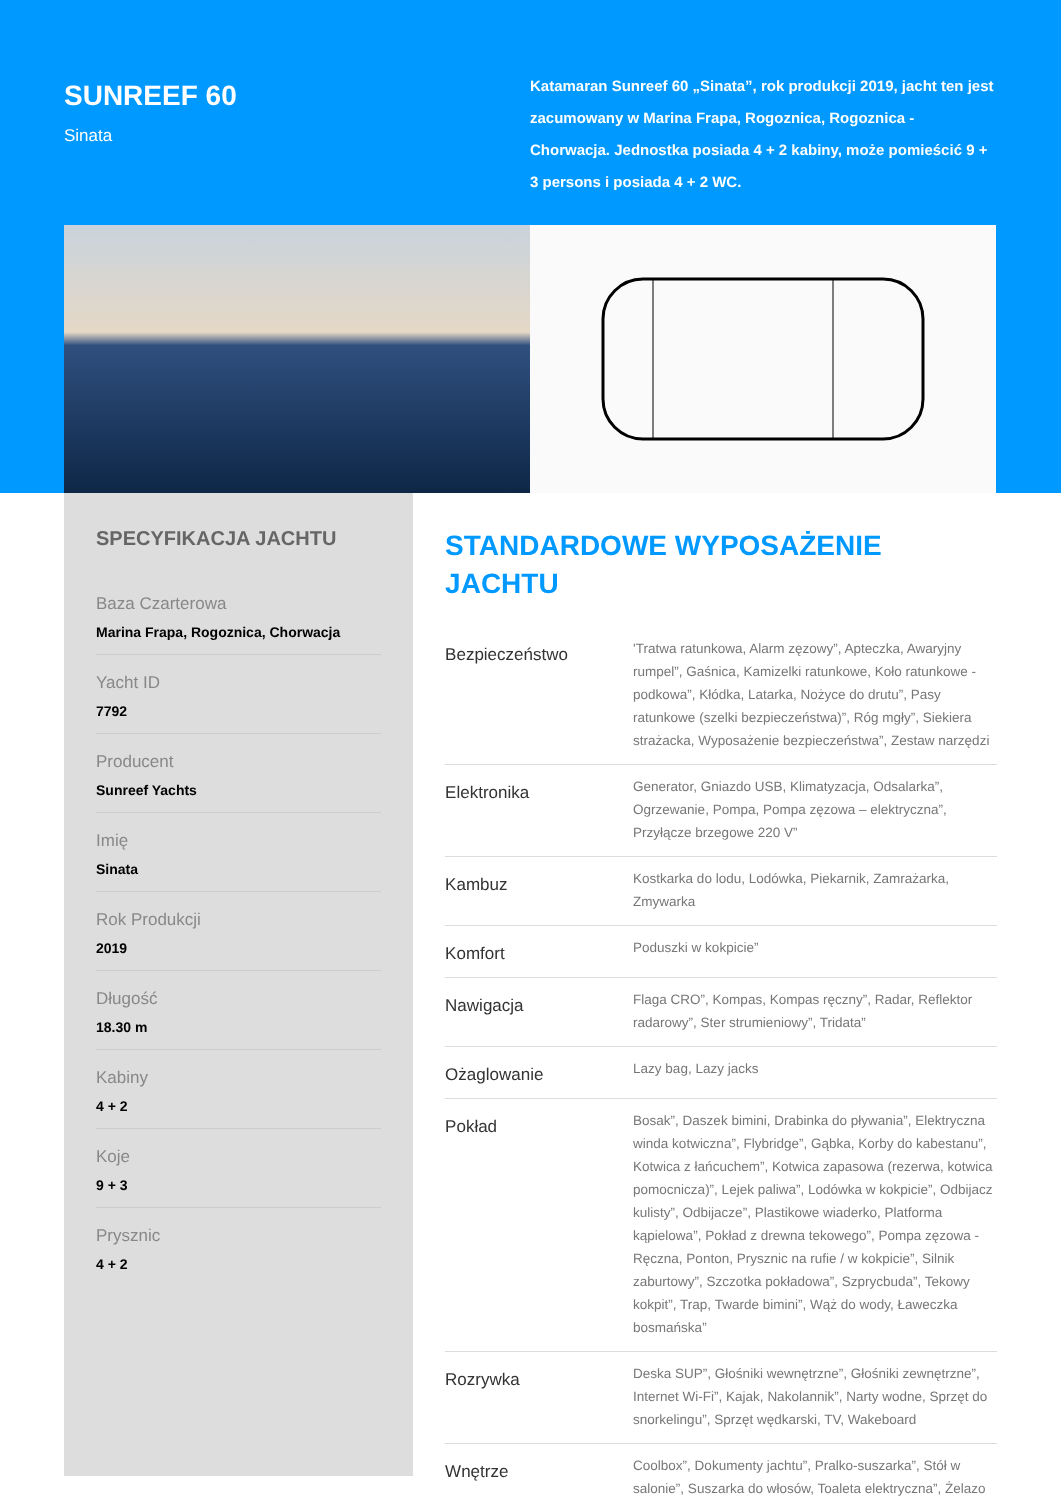SUNREEF 60
Sinata
Katamaran Sunreef 60 „Sinata”, rok produkcji 2019, jacht ten jest zacumowany w Marina Frapa, Rogoznica, Rogoznica - Chorwacja. Jednostka posiada 4 + 2 kabiny, może pomieścić 9 + 3 persons i posiada 4 + 2 WC.
SPECYFIKACJA JACHTU
Baza Czarterowa
Marina Frapa, Rogoznica, Chorwacja
Yacht ID
7792
Producent
Sunreef Yachts
Imię
Sinata
Rok Produkcji
2019
Długość
18.30 m
Kabiny
4 + 2
Koje
9 + 3
Prysznic
4 + 2
STANDARDOWE WYPOSAŻENIE JACHTU
| Bezpieczeństwo | 'Tratwa ratunkowa, Alarm zęzowy”, Apteczka, Awaryjny rumpel”, Gaśnica, Kamizelki ratunkowe, Koło ratunkowe - podkowa”, Kłódka, Latarka, Nożyce do drutu”, Pasy ratunkowe (szelki bezpieczeństwa)”, Róg mgły”, Siekiera strażacka, Wyposażenie bezpieczeństwa”, Zestaw narzędzi |
| Elektronika | Generator, Gniazdo USB, Klimatyzacja, Odsalarka”, Ogrzewanie, Pompa, Pompa zęzowa – elektryczna”, Przyłącze brzegowe 220 V” |
| Kambuz | Kostkarka do lodu, Lodówka, Piekarnik, Zamrażarka, Zmywarka |
| Komfort | Poduszki w kokpicie” |
| Nawigacja | Flaga CRO”, Kompas, Kompas ręczny”, Radar, Reflektor radarowy”, Ster strumieniowy”, Tridata” |
| Ożaglowanie | Lazy bag, Lazy jacks |
| Pokład | Bosak”, Daszek bimini, Drabinka do pływania”, Elektryczna winda kotwiczna”, Flybridge”, Gąbka, Korby do kabestanu”, Kotwica z łańcuchem”, Kotwica zapasowa (rezerwa, kotwica pomocnicza)”, Lejek paliwa”, Lodówka w kokpicie”, Odbijacz kulisty”, Odbijacze”, Plastikowe wiaderko, Platforma kąpielowa”, Pokład z drewna tekowego”, Pompa zęzowa - Ręczna, Ponton, Prysznic na rufie / w kokpicie”, Silnik zaburtowy”, Szczotka pokładowa”, Szprycbuda”, Tekowy kokpit”, Trap, Twarde bimini”, Wąż do wody, Ławeczka bosmańska” |
| Rozrywka | Deska SUP”, Głośniki wewnętrzne”, Głośniki zewnętrzne”, Internet Wi-Fi”, Kajak, Nakolannik”, Narty wodne, Sprzęt do snorkelingu”, Sprzęt wędkarski, TV, Wakeboard |
| Wnętrze | Coolbox”, Dokumenty jachtu”, Pralko-suszarka”, Stół w salonie”, Suszarka do włosów, Toaleta elektryczna”, Żelazo |